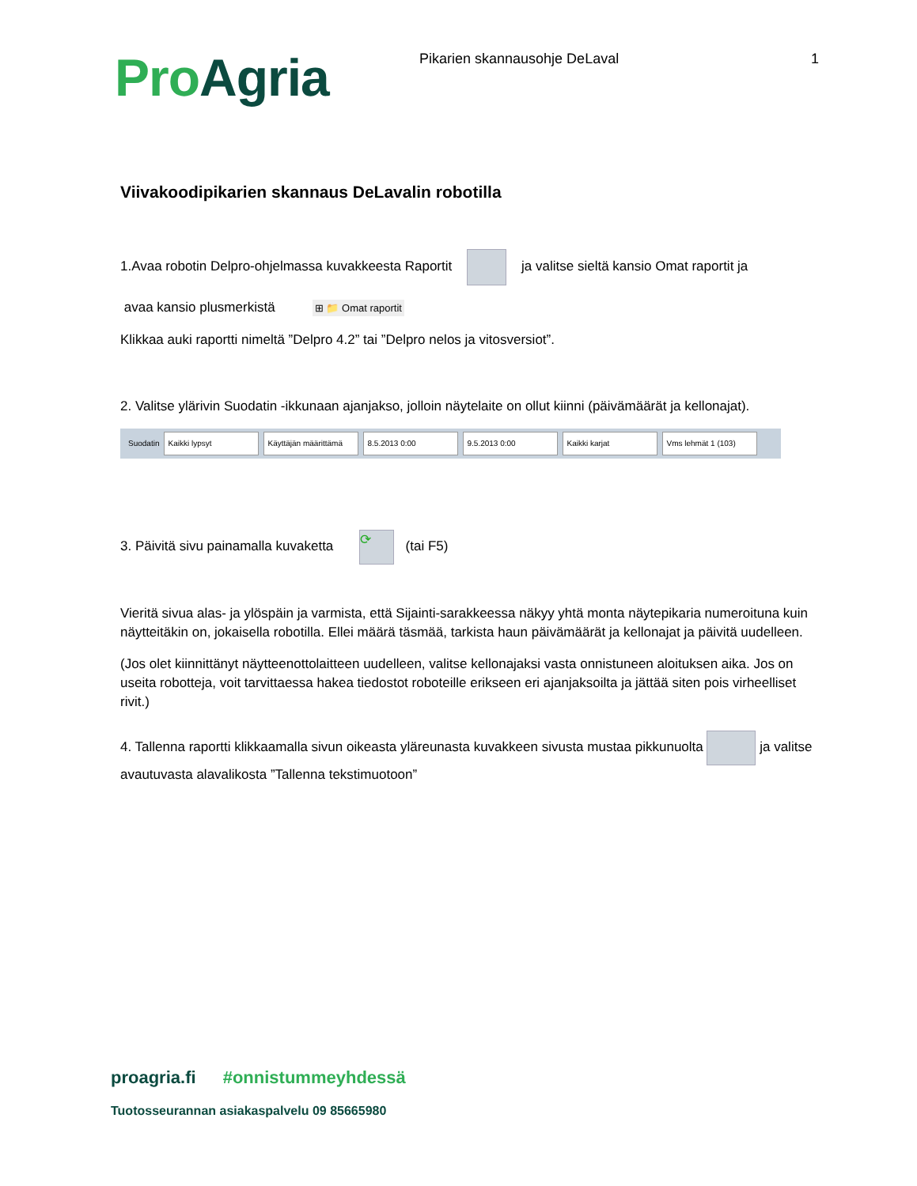Pro Agria
Pikarien skannausohje DeLaval 1
Viivakoodipikarien skannaus DeLavalin robotilla
1.Avaa robotin Delpro-ohjelmassa kuvakkeesta Raportit ja valitse sieltä kansio Omat raportit ja
avaa kansio plusmerkistä ⊞ 📁 Omat raportit
Klikkaa auki raportti nimeltä ”Delpro 4.2” tai ”Delpro nelos ja vitosversiot”.
2. Valitse ylärivin Suodatin -ikkunaan ajanjakso, jolloin näytelaite on ollut kiinni (päivämäärät ja kellonajat).
Suodatin Kaikki lypsyt Käyttäjän määrittämä 8.5.2013 0:00 9.5.2013 0:00 Kaikki karjat Vms lehmät 1 (103)
3. Päivitä sivu painamalla kuvaketta ⟳ (tai F5)
Vieritä sivua alas- ja ylöspäin ja varmista, että Sijainti-sarakkeessa näkyy yhtä monta näytepikaria numeroituna kuin näytteitäkin on, jokaisella robotilla. Ellei määrä täsmää, tarkista haun päivämäärät ja kellonajat ja päivitä uudelleen.
(Jos olet kiinnittänyt näytteenottolaitteen uudelleen, valitse kellonajaksi vasta onnistuneen aloituksen aika. Jos on useita robotteja, voit tarvittaessa hakea tiedostot roboteille erikseen eri ajanjaksoilta ja jättää siten pois virheelliset rivit.)
4. Tallenna raportti klikkaamalla sivun oikeasta yläreunasta kuvakkeen sivusta mustaa pikkunuolta ja valitse avautuvasta alavalikosta ”Tallenna tekstimuotoon”
proagria.fi #onnistummeyhdessä
Tuotosseurannan asiakaspalvelu 09 85665980